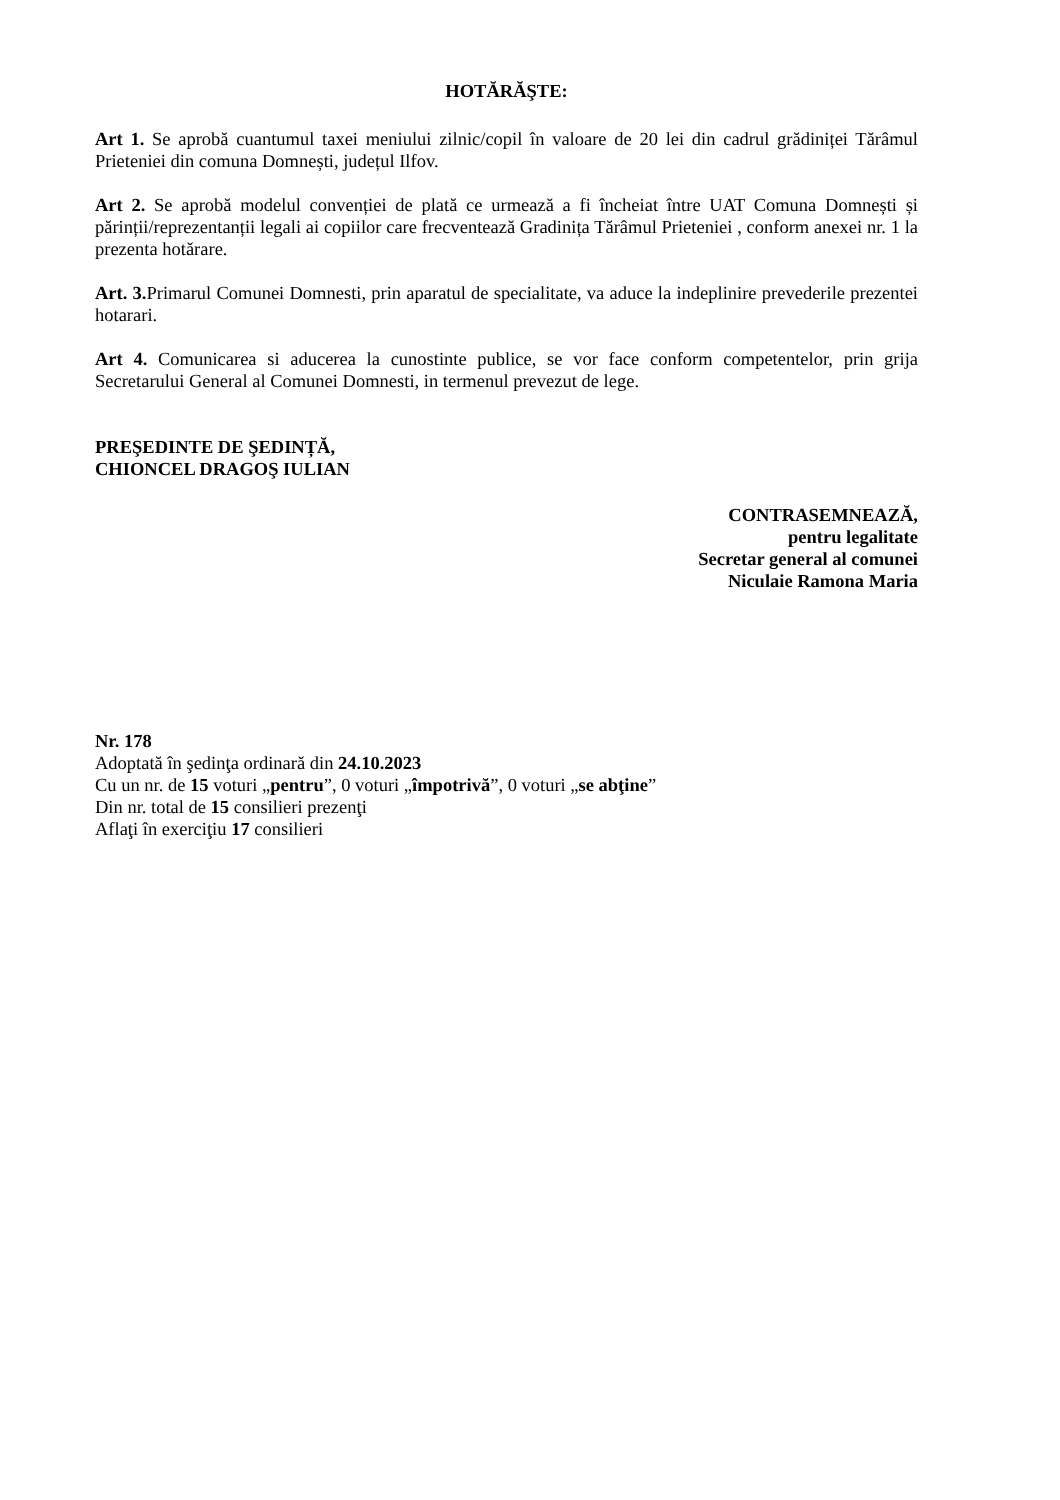HOTĂRĂŞTE:
Art 1. Se aprobă cuantumul taxei meniului zilnic/copil în valoare de 20 lei din cadrul grădiniței Tărâmul Prieteniei din comuna Domnești, județul Ilfov.
Art 2. Se aprobă modelul convenției de plată ce urmează a fi încheiat între UAT Comuna Domnești și părinții/reprezentanții legali ai copiilor care frecventează Gradinița Tărâmul Prieteniei , conform anexei nr. 1 la prezenta hotărare.
Art. 3. Primarul Comunei Domnesti, prin aparatul de specialitate, va aduce la indeplinire prevederile prezentei hotarari.
Art 4. Comunicarea si aducerea la cunostinte publice, se vor face conform competentelor, prin grija Secretarului General al Comunei Domnesti, in termenul prevezut de lege.
PREŞEDINTE DE ŞEDINȚĂ,
CHIONCEL DRAGOŞ IULIAN
CONTRASEMNEAZĂ,
pentru legalitate
Secretar general al comunei
Niculaie Ramona Maria
Nr. 178
Adoptată în şedinţa ordinară din 24.10.2023
Cu un nr. de 15 voturi „pentru”, 0 voturi „împotrivă”, 0 voturi „se abţine”
Din nr. total de 15 consilieri prezenţi
Aflaţi în exerciţiu 17 consilieri